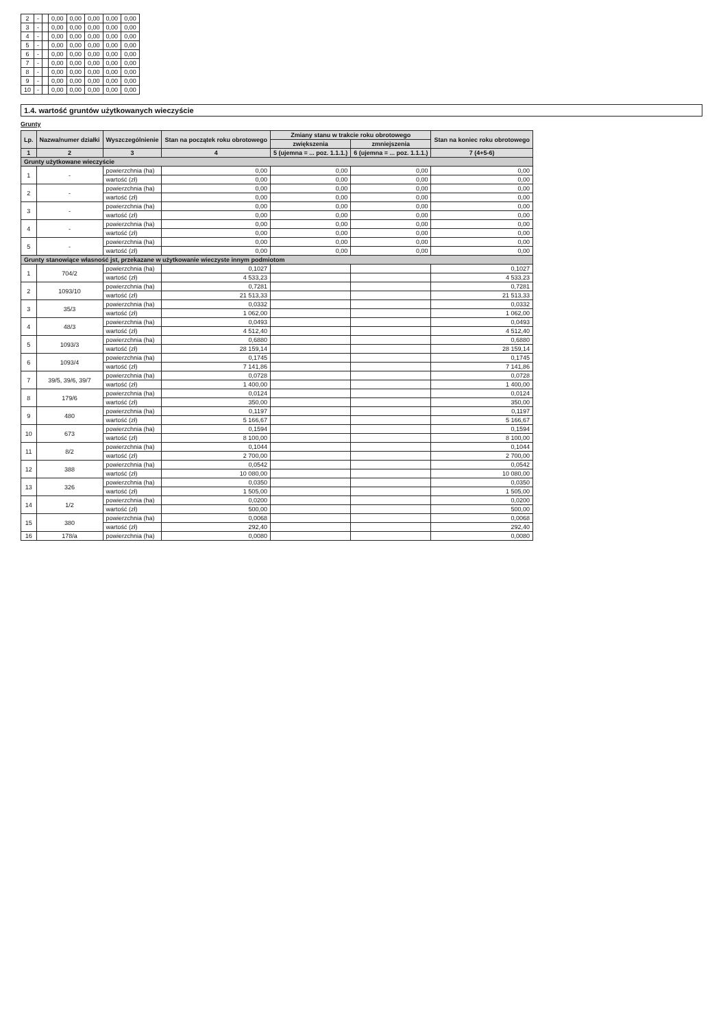| 2 | - | | 0,00 | 0,00 | 0,00 | 0,00 | 0,00 |
| 3 | - | | 0,00 | 0,00 | 0,00 | 0,00 | 0,00 |
| 4 | - | | 0,00 | 0,00 | 0,00 | 0,00 | 0,00 |
| 5 | - | | 0,00 | 0,00 | 0,00 | 0,00 | 0,00 |
| 6 | - | | 0,00 | 0,00 | 0,00 | 0,00 | 0,00 |
| 7 | - | | 0,00 | 0,00 | 0,00 | 0,00 | 0,00 |
| 8 | - | | 0,00 | 0,00 | 0,00 | 0,00 | 0,00 |
| 9 | - | | 0,00 | 0,00 | 0,00 | 0,00 | 0,00 |
| 10 | - | | 0,00 | 0,00 | 0,00 | 0,00 | 0,00 |
1.4. wartość gruntów użytkowanych wieczyście
Grunty
| Lp. | Nazwa/numer działki | Wyszczególnienie | Stan na początek roku obrotowego | Zmiany stanu w trakcie roku obrotowego | | Stan na koniec roku obrotowego |
| --- | --- | --- | --- | --- | --- | --- |
| | | | | zwiększenia | zmniejszenia | |
| 1 | 2 | 3 | 4 | 5 (ujemna = ... poz. 1.1.1.) | 6 (ujemna = ... poz. 1.1.1.) | 7 (4+5-6) |
| Grunty użytkowane wieczyście | | | | | | |
| 1 | - | powierzchnia (ha) | 0,00 | 0,00 | 0,00 | 0,00 |
| | | wartość (zł) | 0,00 | 0,00 | 0,00 | 0,00 |
| 2 | - | powierzchnia (ha) | 0,00 | 0,00 | 0,00 | 0,00 |
| | | wartość (zł) | 0,00 | 0,00 | 0,00 | 0,00 |
| 3 | - | powierzchnia (ha) | 0,00 | 0,00 | 0,00 | 0,00 |
| | | wartość (zł) | 0,00 | 0,00 | 0,00 | 0,00 |
| 4 | - | powierzchnia (ha) | 0,00 | 0,00 | 0,00 | 0,00 |
| | | wartość (zł) | 0,00 | 0,00 | 0,00 | 0,00 |
| 5 | - | powierzchnia (ha) | 0,00 | 0,00 | 0,00 | 0,00 |
| | | wartość (zł) | 0,00 | 0,00 | 0,00 | 0,00 |
| Grunty stanowiące własność jst, przekazane w użytkowanie wieczyste innym podmiotom | | | | | | |
| 1 | 704/2 | powierzchnia (ha) | 0,1027 | | | 0,1027 |
| | | wartość (zł) | 4 533,23 | | | 4 533,23 |
| 2 | 1093/10 | powierzchnia (ha) | 0,7281 | | | 0,7281 |
| | | wartość (zł) | 21 513,33 | | | 21 513,33 |
| 3 | 35/3 | powierzchnia (ha) | 0,0332 | | | 0,0332 |
| | | wartość (zł) | 1 062,00 | | | 1 062,00 |
| 4 | 48/3 | powierzchnia (ha) | 0,0493 | | | 0,0493 |
| | | wartość (zł) | 4 512,40 | | | 4 512,40 |
| 5 | 1093/3 | powierzchnia (ha) | 0,6880 | | | 0,6880 |
| | | wartość (zł) | 28 159,14 | | | 28 159,14 |
| 6 | 1093/4 | powierzchnia (ha) | 0,1745 | | | 0,1745 |
| | | wartość (zł) | 7 141,86 | | | 7 141,86 |
| 7 | 39/5, 39/6, 39/7 | powierzchnia (ha) | 0,0728 | | | 0,0728 |
| | | wartość (zł) | 1 400,00 | | | 1 400,00 |
| 8 | 179/6 | powierzchnia (ha) | 0,0124 | | | 0,0124 |
| | | wartość (zł) | 350,00 | | | 350,00 |
| 9 | 480 | powierzchnia (ha) | 0,1197 | | | 0,1197 |
| | | wartość (zł) | 5 166,67 | | | 5 166,67 |
| 10 | 673 | powierzchnia (ha) | 0,1594 | | | 0,1594 |
| | | wartość (zł) | 8 100,00 | | | 8 100,00 |
| 11 | 8/2 | powierzchnia (ha) | 0,1044 | | | 0,1044 |
| | | wartość (zł) | 2 700,00 | | | 2 700,00 |
| 12 | 388 | powierzchnia (ha) | 0,0542 | | | 0,0542 |
| | | wartość (zł) | 10 080,00 | | | 10 080,00 |
| 13 | 326 | powierzchnia (ha) | 0,0350 | | | 0,0350 |
| | | wartość (zł) | 1 505,00 | | | 1 505,00 |
| 14 | 1/2 | powierzchnia (ha) | 0,0200 | | | 0,0200 |
| | | wartość (zł) | 500,00 | | | 500,00 |
| 15 | 380 | powierzchnia (ha) | 0,0068 | | | 0,0068 |
| | | wartość (zł) | 292,40 | | | 292,40 |
| 16 | 178/a | powierzchnia (ha) | 0,0080 | | | 0,0080 |